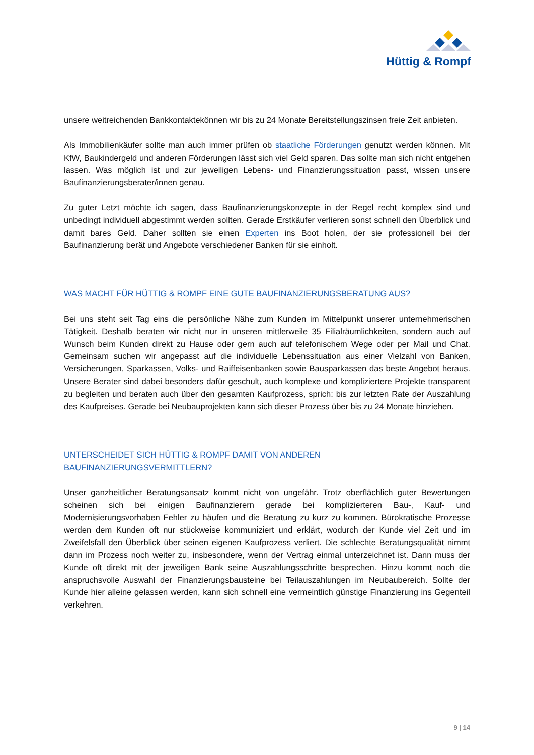Hüttig & Rompf
unsere weitreichenden Bankkontaktekönnen wir bis zu 24 Monate Bereitstellungszinsen freie Zeit anbieten.
Als Immobilienkäufer sollte man auch immer prüfen ob staatliche Förderungen genutzt werden können. Mit KfW, Baukindergeld und anderen Förderungen lässt sich viel Geld sparen. Das sollte man sich nicht entgehen lassen. Was möglich ist und zur jeweiligen Lebens- und Finanzierungssituation passt, wissen unsere Baufinanzierungsberater/innen genau.
Zu guter Letzt möchte ich sagen, dass Baufinanzierungskonzepte in der Regel recht komplex sind und unbedingt individuell abgestimmt werden sollten. Gerade Erstkäufer verlieren sonst schnell den Überblick und damit bares Geld. Daher sollten sie einen Experten ins Boot holen, der sie professionell bei der Baufinanzierung berät und Angebote verschiedener Banken für sie einholt.
WAS MACHT FÜR HÜTTIG & ROMPF EINE GUTE BAUFINANZIERUNGSBERATUNG AUS?
Bei uns steht seit Tag eins die persönliche Nähe zum Kunden im Mittelpunkt unserer unternehmerischen Tätigkeit. Deshalb beraten wir nicht nur in unseren mittlerweile 35 Filialräumlichkeiten, sondern auch auf Wunsch beim Kunden direkt zu Hause oder gern auch auf telefonischem Wege oder per Mail und Chat. Gemeinsam suchen wir angepasst auf die individuelle Lebenssituation aus einer Vielzahl von Banken, Versicherungen, Sparkassen, Volks- und Raiffeisenbanken sowie Bausparkassen das beste Angebot heraus. Unsere Berater sind dabei besonders dafür geschult, auch komplexe und kompliziertere Projekte transparent zu begleiten und beraten auch über den gesamten Kaufprozess, sprich: bis zur letzten Rate der Auszahlung des Kaufpreises. Gerade bei Neubauprojekten kann sich dieser Prozess über bis zu 24 Monate hinziehen.
UNTERSCHEIDET SICH HÜTTIG & ROMPF DAMIT VON ANDEREN
BAUFINANZIERUNGSVERMITTLERN?
Unser ganzheitlicher Beratungsansatz kommt nicht von ungefähr. Trotz oberflächlich guter Bewertungen scheinen sich bei einigen Baufinanzierern gerade bei komplizierteren Bau-, Kauf- und Modernisierungsvorhaben Fehler zu häufen und die Beratung zu kurz zu kommen. Bürokratische Prozesse werden dem Kunden oft nur stückweise kommuniziert und erklärt, wodurch der Kunde viel Zeit und im Zweifelsfall den Überblick über seinen eigenen Kaufprozess verliert. Die schlechte Beratungsqualität nimmt dann im Prozess noch weiter zu, insbesondere, wenn der Vertrag einmal unterzeichnet ist. Dann muss der Kunde oft direkt mit der jeweiligen Bank seine Auszahlungsschritte besprechen. Hinzu kommt noch die anspruchsvolle Auswahl der Finanzierungsbausteine bei Teilauszahlungen im Neubaubereich. Sollte der Kunde hier alleine gelassen werden, kann sich schnell eine vermeintlich günstige Finanzierung ins Gegenteil verkehren.
9 | 14